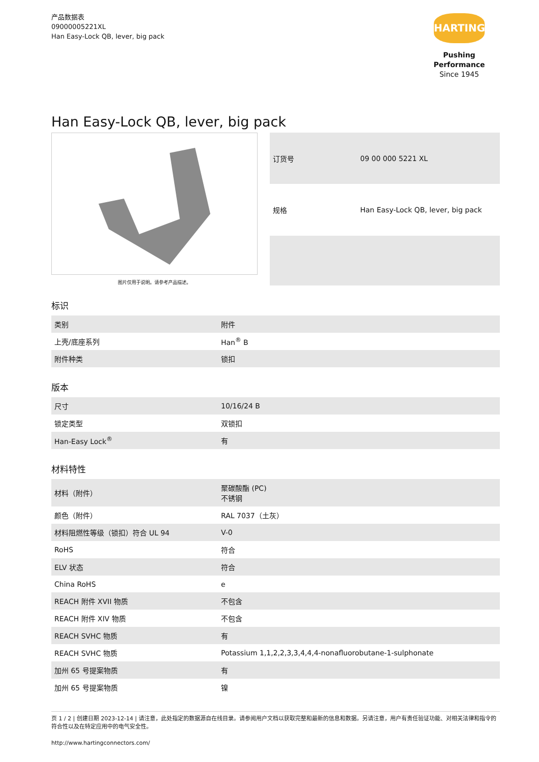产品数据表
09000005221XL
Han Easy-Lock QB, lever, big pack
HARTING
Pushing Performance
Since 1945
Han Easy-Lock QB, lever, big pack
图片仅用于说明。请参考产品描述。
| 订货号 | 09 00 000 5221 XL |
| 规格 | Han Easy-Lock QB, lever, big pack |
标识
| 类别 | 附件 |
| 上壳/底座系列 | Han<sup>®</sup> B |
| 附件种类 | 锁扣 |
版本
| 尺寸 | 10/16/24 B |
| 锁定类型 | 双锁扣 |
| Han-Easy Lock<sup>®</sup> | 有 |
材料特性
| 材料（附件） | 聚碳酸酯 (PC) 不锈钢 |
| 颜色（附件） | RAL 7037（土灰） |
| 材料阻燃性等级（锁扣）符合 UL 94 | V-0 |
| RoHS | 符合 |
| ELV 状态 | 符合 |
| China RoHS | e |
| REACH 附件 XVII 物质 | 不包含 |
| REACH 附件 XIV 物质 | 不包含 |
| REACH SVHC 物质 | 有 |
| REACH SVHC 物质 | Potassium 1,1,2,2,3,3,4,4,4-nonafluorobutane-1-sulphonate |
| 加州 65 号提案物质 | 有 |
| 加州 65 号提案物质 | 镍 |
页 1 / 2 | 创建日期 2023-12-14 | 请注意，此处指定的数据源自在线目录。请参阅用户文档以获取完整和最新的信息和数据。另请注意，用户有责任验证功能、对相关法律和指令的符合性以及在特定应用中的电气安全性。
http://www.hartingconnectors.com/